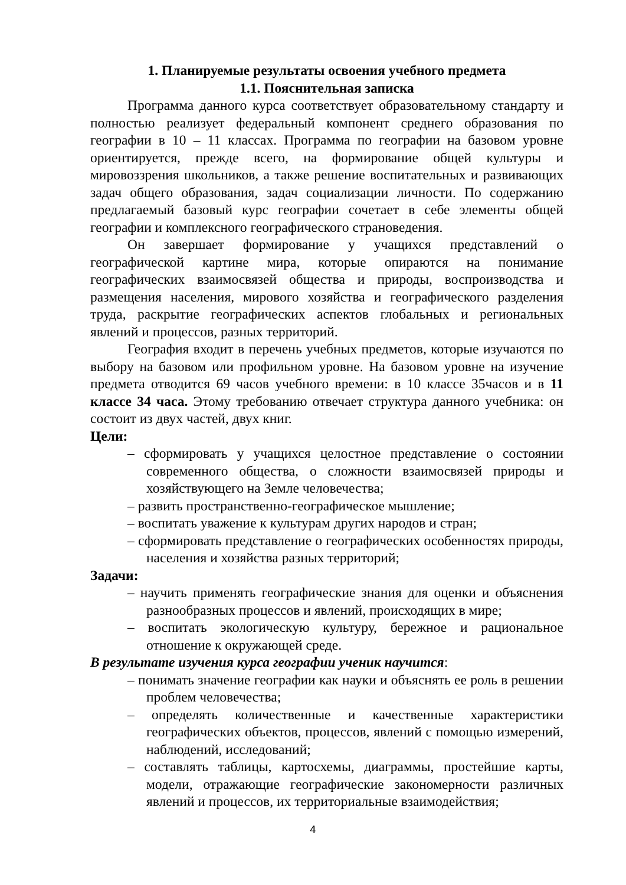1. Планируемые результаты освоения учебного предмета
1.1. Пояснительная записка
Программа данного курса соответствует образовательному стандарту и полностью реализует федеральный компонент среднего образования по географии в 10 – 11 классах. Программа по географии на базовом уровне ориентируется, прежде всего, на формирование общей культуры и мировоззрения школьников, а также решение воспитательных и развивающих задач общего образования, задач социализации личности. По содержанию предлагаемый базовый курс географии сочетает в себе элементы общей географии и комплексного географического страноведения.
Он завершает формирование у учащихся представлений о географической картине мира, которые опираются на понимание географических взаимосвязей общества и природы, воспроизводства и размещения населения, мирового хозяйства и географического разделения труда, раскрытие географических аспектов глобальных и региональных явлений и процессов, разных территорий.
География входит в перечень учебных предметов, которые изучаются по выбору на базовом или профильном уровне. На базовом уровне на изучение предмета отводится 69 часов учебного времени: в 10 классе 35часов и в 11 классе 34 часа. Этому требованию отвечает структура данного учебника: он состоит из двух частей, двух книг.
Цели:
– сформировать у учащихся целостное представление о состоянии современного общества, о сложности взаимосвязей природы и хозяйствующего на Земле человечества;
– развить пространственно-географическое мышление;
– воспитать уважение к культурам других народов и стран;
– сформировать представление о географических особенностях природы, населения и хозяйства разных территорий;
Задачи:
– научить применять географические знания для оценки и объяснения разнообразных процессов и явлений, происходящих в мире;
– воспитать экологическую культуру, бережное и рациональное отношение к окружающей среде.
В результате изучения курса географии ученик научится:
– понимать значение географии как науки и объяснять ее роль в решении проблем человечества;
– определять количественные и качественные характеристики географических объектов, процессов, явлений с помощью измерений, наблюдений, исследований;
– составлять таблицы, картосхемы, диаграммы, простейшие карты, модели, отражающие географические закономерности различных явлений и процессов, их территориальные взаимодействия;
4